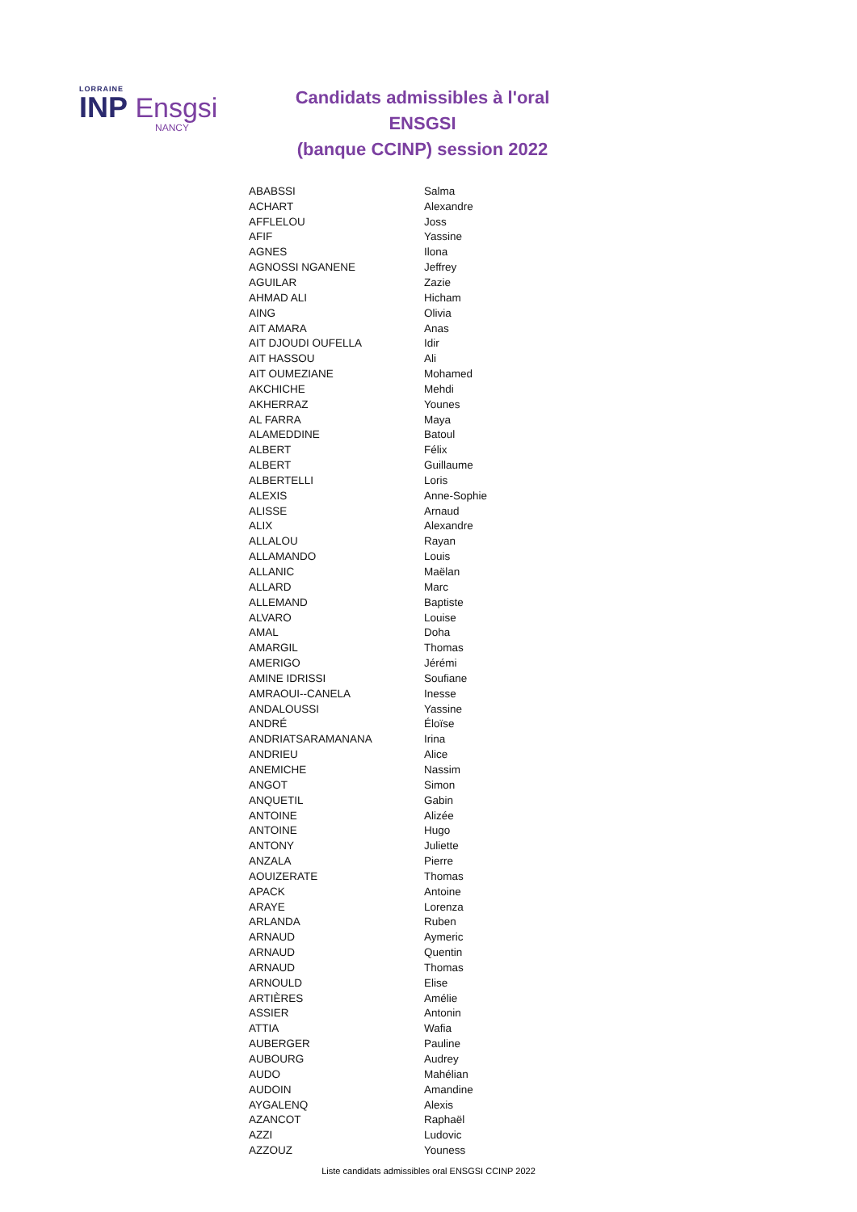LORRAINE
INP Ensgsi
NANCY
Candidats admissibles à l'oral ENSGSI
(banque CCINP) session 2022
| ABABSSI | Salma |
| ACHART | Alexandre |
| AFFLELOU | Joss |
| AFIF | Yassine |
| AGNES | Ilona |
| AGNOSSI NGANENE | Jeffrey |
| AGUILAR | Zazie |
| AHMAD ALI | Hicham |
| AING | Olivia |
| AIT AMARA | Anas |
| AIT DJOUDI OUFELLA | Idir |
| AIT HASSOU | Ali |
| AIT OUMEZIANE | Mohamed |
| AKCHICHE | Mehdi |
| AKHERRAZ | Younes |
| AL FARRA | Maya |
| ALAMEDDINE | Batoul |
| ALBERT | Félix |
| ALBERT | Guillaume |
| ALBERTELLI | Loris |
| ALEXIS | Anne-Sophie |
| ALISSE | Arnaud |
| ALIX | Alexandre |
| ALLALOU | Rayan |
| ALLAMANDO | Louis |
| ALLANIC | Maëlan |
| ALLARD | Marc |
| ALLEMAND | Baptiste |
| ALVARO | Louise |
| AMAL | Doha |
| AMARGIL | Thomas |
| AMERIGO | Jérémi |
| AMINE IDRISSI | Soufiane |
| AMRAOUI--CANELA | Inesse |
| ANDALOUSSI | Yassine |
| ANDRÉ | Éloïse |
| ANDRIATSARAMANANA | Irina |
| ANDRIEU | Alice |
| ANEMICHE | Nassim |
| ANGOT | Simon |
| ANQUETIL | Gabin |
| ANTOINE | Alizée |
| ANTOINE | Hugo |
| ANTONY | Juliette |
| ANZALA | Pierre |
| AOUIZERATE | Thomas |
| APACK | Antoine |
| ARAYE | Lorenza |
| ARLANDA | Ruben |
| ARNAUD | Aymeric |
| ARNAUD | Quentin |
| ARNAUD | Thomas |
| ARNOULD | Elise |
| ARTIÈRES | Amélie |
| ASSIER | Antonin |
| ATTIA | Wafia |
| AUBERGER | Pauline |
| AUBOURG | Audrey |
| AUDO | Mahélian |
| AUDOIN | Amandine |
| AYGALENQ | Alexis |
| AZANCOT | Raphaël |
| AZZI | Ludovic |
| AZZOUZ | Youness |
Liste candidats admissibles oral ENSGSI CCINP 2022